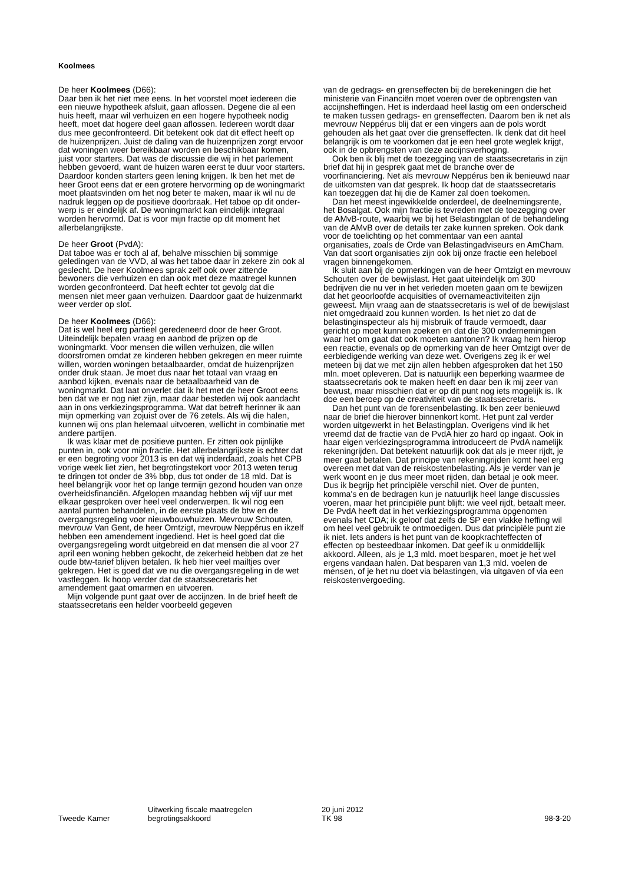Koolmees
De heer Koolmees (D66):
Daar ben ik het niet mee eens. In het voorstel moet ieder­een die een nieuwe hypotheek afsluit, gaan aflossen. De­gene die al een huis heeft, maar wil verhuizen en een ho­gere hypotheek nodig heeft, moet dat hogere deel gaan aflossen. Iedereen wordt daar dus mee geconfronteerd. Dit betekent ook dat dit effect heeft op de huizenprijzen. Juist de daling van de huizenprijzen zorgt ervoor dat wo­ningen weer bereikbaar worden en beschikbaar komen, juist voor starters. Dat was de discussie die wij in het par­lement hebben gevoerd, want de huizen waren eerst te duur voor starters. Daardoor konden starters geen lening krijgen. Ik ben het met de heer Groot eens dat er een gro­tere hervorming op de woningmarkt moet plaatsvinden om het nog beter te maken, maar ik wil nu de nadruk leg­gen op de positieve doorbraak. Het taboe op dit onder­werp is er eindelijk af. De woningmarkt kan eindelijk in­tegraal worden hervormd. Dat is voor mijn fractie op dit moment het allerbelangrijkste.
De heer Groot (PvdA):
Dat taboe was er toch al af, behalve misschien bij som­mige geledingen van de VVD, al was het taboe daar in ze­kere zin ook al geslecht. De heer Koolmees sprak zelf ook over zittende bewoners die verhuizen en dan ook met de­ze maatregel kunnen worden geconfronteerd. Dat heeft echter tot gevolg dat die mensen niet meer gaan verhui­zen. Daardoor gaat de huizenmarkt weer verder op slot.
De heer Koolmees (D66):
Dat is wel heel erg partieel geredeneerd door de heer Groot. Uiteindelijk bepalen vraag en aanbod de prijzen op de woningmarkt. Voor mensen die willen verhuizen, die willen doorstromen omdat ze kinderen hebben gekregen en meer ruimte willen, worden woningen betaalbaarder, omdat de huizenprijzen onder druk staan. Je moet dus naar het totaal van vraag en aanbod kijken, evenals naar de betaalbaarheid van de woningmarkt. Dat laat onverlet dat ik het met de heer Groot eens ben dat we er nog niet zijn, maar daar besteden wij ook aandacht aan in ons ver­kiezingsprogramma. Wat dat betreft herinner ik aan mijn opmerking van zojuist over de 76 zetels. Als wij die halen, kunnen wij ons plan helemaal uitvoeren, wellicht in com­binatie met andere partijen.
Ik was klaar met de positieve punten. Er zitten ook pijn­lijke punten in, ook voor mijn fractie. Het allerbelangrijk­ste is echter dat er een begroting voor 2013 is en dat wij inderdaad, zoals het CPB vorige week liet zien, het begro­tingstekort voor 2013 weten terug te dringen tot onder de 3% bbp, dus tot onder de 18 mld. Dat is heel belangrijk voor het op lange termijn gezond houden van onze over­heidsfinanciën. Afgelopen maandag hebben wij vijf uur met elkaar gesproken over heel veel onderwerpen. Ik wil nog een aantal punten behandelen, in de eerste plaats de btw en de overgangsregeling voor nieuwbouwhuizen. Mevrouw Schouten, mevrouw Van Gent, de heer Omtzigt, mevrouw Neppérus en ikzelf hebben een amendement ingediend. Het is heel goed dat die overgangsregeling wordt uitgebreid en dat mensen die al voor 27 april een woning hebben gekocht, de zekerheid hebben dat ze het oude btw-tarief blijven betalen. Ik heb hier veel mailtjes over gekregen. Het is goed dat we nu die overgangsrege­ling in de wet vastleggen. Ik hoop verder dat de staatsse­cretaris het amendement gaat omarmen en uitvoeren.
Mijn volgende punt gaat over de accijnzen. In de brief heeft de staatssecretaris een helder voorbeeld gegeven
van de gedrags- en grenseffecten bij de berekeningen die het ministerie van Financiën moet voeren over de op­brengsten van accijnsheffingen. Het is inderdaad heel lastig om een onderscheid te maken tussen gedrags- en grenseffecten. Daarom ben ik net als mevrouw Neppérus blij dat er een vingers aan de pols wordt gehouden als het gaat over die grenseffecten. Ik denk dat dit heel belangrijk is om te voorkomen dat je een heel grote weglek krijgt, ook in de opbrengsten van deze accijnsverhoging.
Ook ben ik blij met de toezegging van de staatssecre­taris in zijn brief dat hij in gesprek gaat met de branche over de voorfinanciering. Net als mevrouw Neppérus ben ik benieuwd naar de uitkomsten van dat gesprek. Ik hoop dat de staatssecretaris kan toezeggen dat hij die de Kamer zal doen toekomen.
Dan het meest ingewikkelde onderdeel, de deelne­mingsrente, het Bosalgat. Ook mijn fractie is tevreden met de toezegging over de AMvB-route, waarbij we bij het Belastingplan of de behandeling van de AMvB over de details ter zake kunnen spreken. Ook dank voor de toelich­ting op het commentaar van een aantal organisaties, zo­als de Orde van Belastingadviseurs en AmCham. Van dat soort organisaties zijn ook bij onze fractie een heleboel vragen binnengekomen.
Ik sluit aan bij de opmerkingen van de heer Omtzigt en mevrouw Schouten over de bewijslast. Het gaat uitein­delijk om 300 bedrijven die nu ver in het verleden moe­ten gaan om te bewijzen dat het geoorloofde acquisities of overnameactiviteiten zijn geweest. Mijn vraag aan de staatssecretaris is wel of de bewijslast niet omgedraaid zou kunnen worden. Is het niet zo dat de belastinginspec­teur als hij misbruik of fraude vermoedt, daar gericht op moet kunnen zoeken en dat die 300 ondernemingen waar het om gaat dat ook moeten aantonen? Ik vraag hem hier­op een reactie, evenals op de opmerking van de heer Omtzigt over de eerbiedigende werking van deze wet. Overigens zeg ik er wel meteen bij dat we met zijn allen hebben afgesproken dat het 150 mln. moet opleveren. Dat is natuurlijk een beperking waarmee de staatssecretaris ook te maken heeft en daar ben ik mij zeer van bewust, maar misschien dat er op dit punt nog iets mogelijk is. Ik doe een beroep op de creativiteit van de staatssecretaris.
Dan het punt van de forensenbelasting. Ik ben zeer be­nieuwd naar de brief die hierover binnenkort komt. Het punt zal verder worden uitgewerkt in het Belastingplan. Overigens vind ik het vreemd dat de fractie van de PvdA hier zo hard op ingaat. Ook in haar eigen verkiezingspro­gramma introduceert de PvdA namelijk rekeningrijden. Dat betekent natuurlijk ook dat als je meer rijdt, je meer gaat betalen. Dat principe van rekeningrijden komt heel erg overeen met dat van de reiskostenbelasting. Als je verder van je werk woont en je dus meer moet rijden, dan betaal je ook meer. Dus ik begrijp het principiële verschil niet. Over de punten, komma's en de bedragen kun je na­tuurlijk heel lange discussies voeren, maar het principië­le punt blijft: wie veel rijdt, betaalt meer. De PvdA heeft dat in het verkiezingsprogramma opgenomen evenals het CDA; ik geloof dat zelfs de SP een vlakke heffing wil om heel veel gebruik te ontmoedigen. Dus dat principiële punt zie ik niet. Iets anders is het punt van de koopkracht­effecten of effecten op besteedbaar inkomen. Dat geef ik u onmiddellijk akkoord. Alleen, als je 1,3 mld. moet be­sparen, moet je het wel ergens vandaan halen. Dat bespa­ren van 1,3 mld. voelen de mensen, of je het nu doet via belastingen, via uitgaven of via een reiskostenvergoeding.
Tweede Kamer
Uitwerking fiscale maatregelen
begrotingsakkoord
20 juni 2012
TK 98
98-3-20